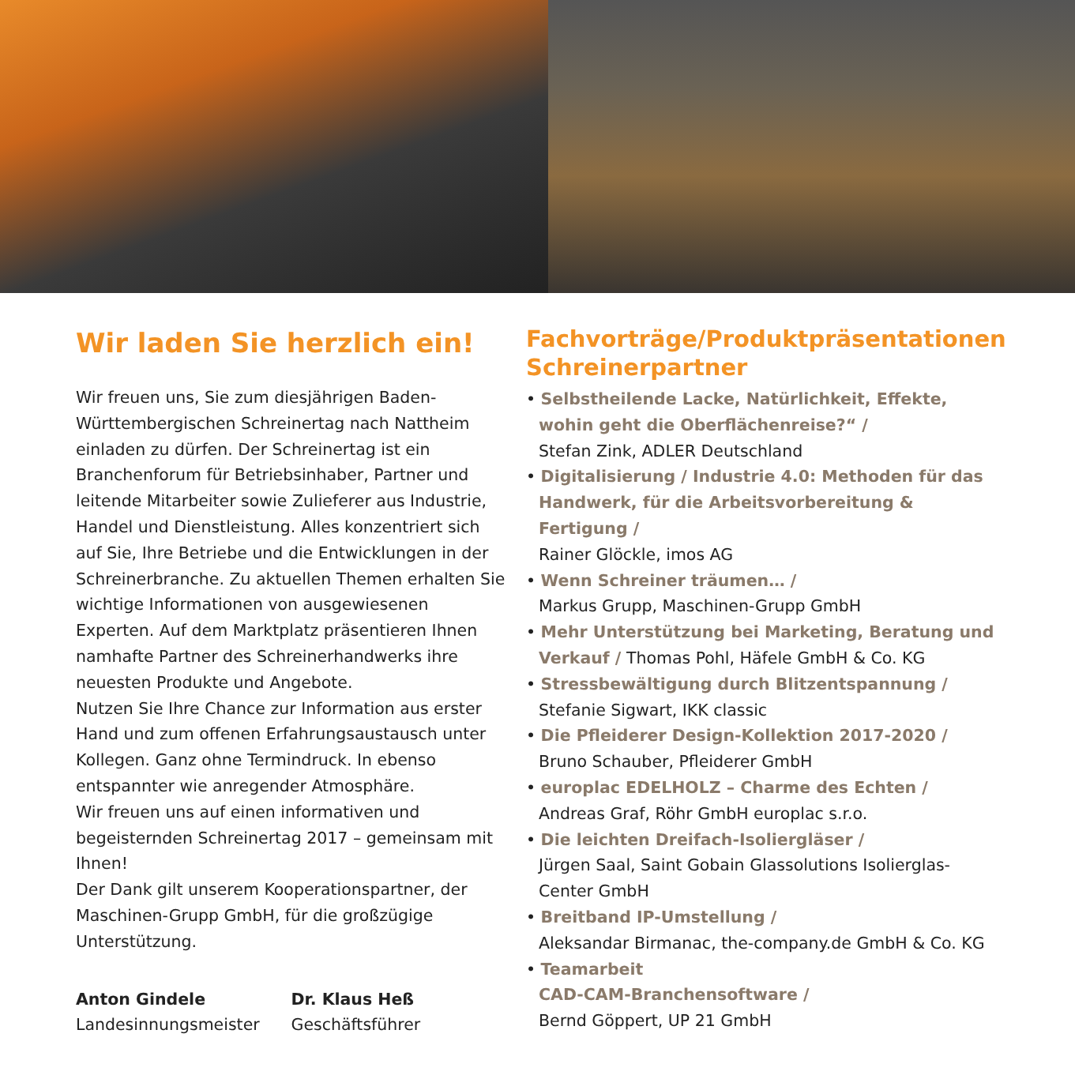Wir laden Sie herzlich ein!
Wir freuen uns, Sie zum diesjährigen Baden-Württembergischen Schreinertag nach Nattheim einladen zu dürfen. Der Schreinertag ist ein Branchenforum für Betriebsinhaber, Partner und leitende Mitarbeiter sowie Zulieferer aus Industrie, Handel und Dienstleistung. Alles konzentriert sich auf Sie, Ihre Betriebe und die Entwicklungen in der Schreinerbranche. Zu aktuellen Themen erhalten Sie wichtige Informationen von ausgewiesenen Experten. Auf dem Marktplatz präsentieren Ihnen namhafte Partner des Schreinerhandwerks ihre neuesten Produkte und Angebote.
Nutzen Sie Ihre Chance zur Information aus erster Hand und zum offenen Erfahrungsaustausch unter Kollegen. Ganz ohne Termindruck. In ebenso entspannter wie anregender Atmosphäre.
Wir freuen uns auf einen informativen und begeisternden Schreinertag 2017 – gemeinsam mit Ihnen!
Der Dank gilt unserem Kooperationspartner, der Maschinen-Grupp GmbH, für die großzügige Unterstützung.
Anton Gindele
Landesinnungsmeister
Dr. Klaus Heß
Geschäftsführer
Fachvorträge/Produktpräsentationen Schreinerpartner
• Selbstheilende Lacke, Natürlichkeit, Effekte, wohin geht die Oberflächenreise?“ /
Stefan Zink, ADLER Deutschland
• Digitalisierung / Industrie 4.0: Methoden für das Handwerk, für die Arbeitsvorbereitung & Fertigung /
Rainer Glöckle, imos AG
• Wenn Schreiner träumen… /
Markus Grupp, Maschinen-Grupp GmbH
• Mehr Unterstützung bei Marketing, Beratung und Verkauf / Thomas Pohl, Häfele GmbH & Co. KG
• Stressbewältigung durch Blitzentspannung /
Stefanie Sigwart, IKK classic
• Die Pfleiderer Design-Kollektion 2017-2020 /
Bruno Schauber, Pfleiderer GmbH
• europlac EDELHOLZ – Charme des Echten /
Andreas Graf, Röhr GmbH europlac s.r.o.
• Die leichten Dreifach-Isoliergläser /
Jürgen Saal, Saint Gobain Glassolutions Isolierglas-Center GmbH
• Breitband IP-Umstellung /
Aleksandar Birmanac, the-company.de GmbH & Co. KG
• Teamarbeit
CAD-CAM-Branchensoftware /
Bernd Göppert, UP 21 GmbH